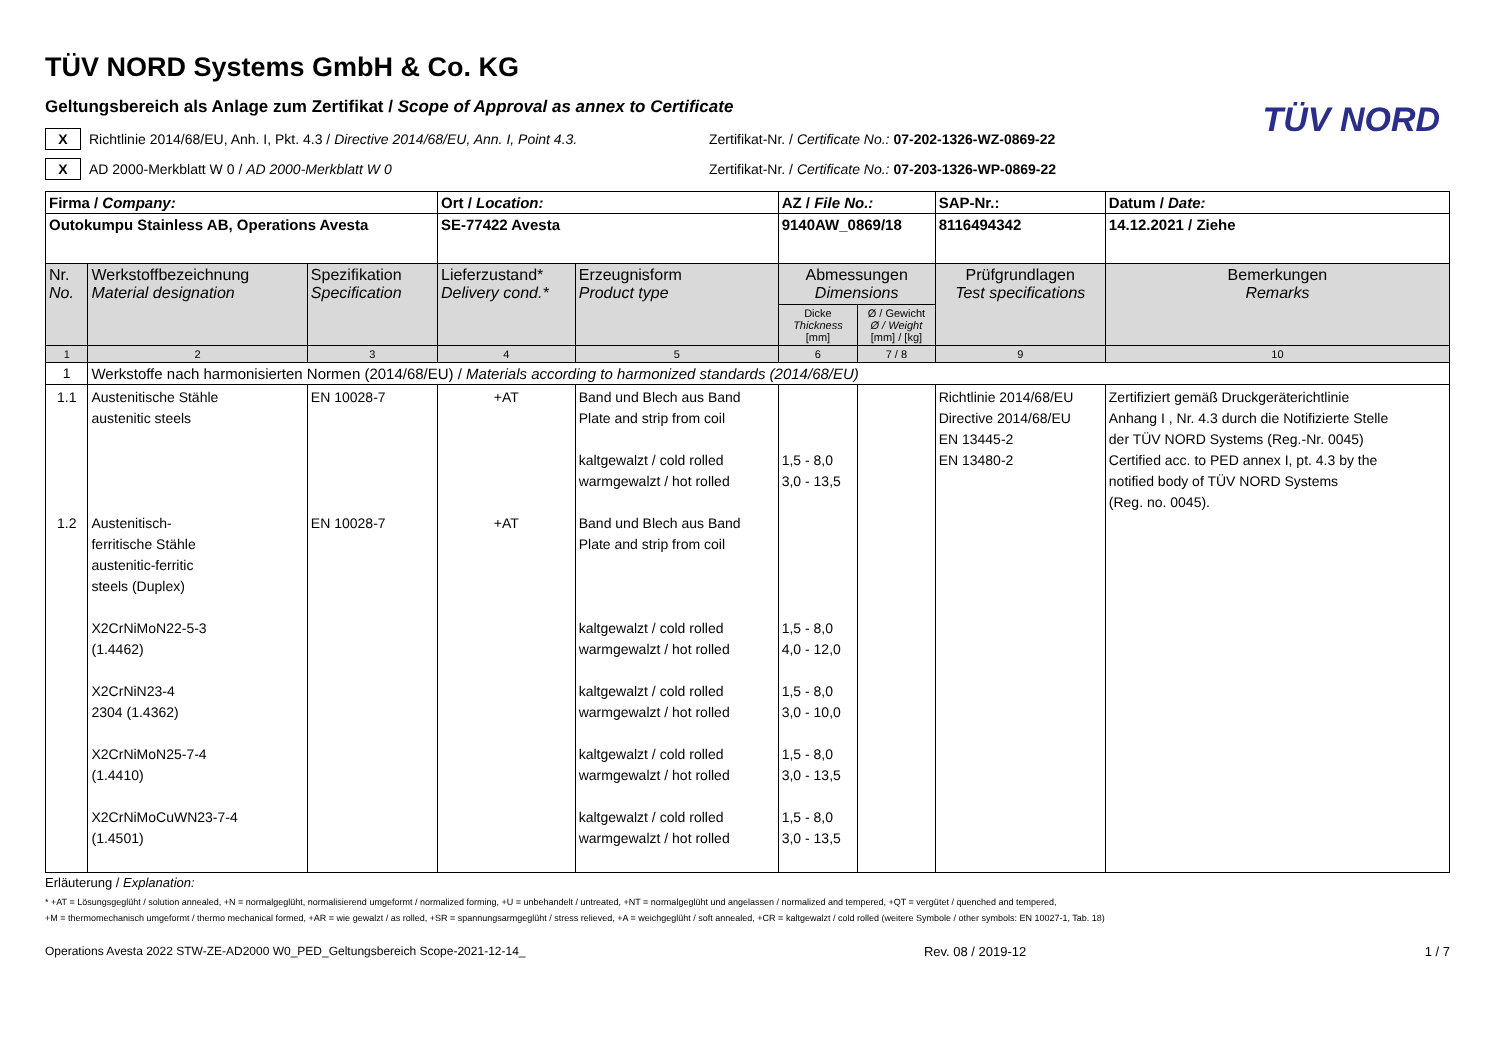TÜV NORD
TÜV NORD Systems GmbH & Co. KG
Geltungsbereich als Anlage zum Zertifikat / Scope of Approval as annex to Certificate
X
Richtlinie 2014/68/EU, Anh. I, Pkt. 4.3 / Directive 2014/68/EU, Ann. I, Point 4.3.
Zertifikat-Nr. / Certificate No.: 07-202-1326-WZ-0869-22
X
AD 2000-Merkblatt W 0 / AD 2000-Merkblatt W 0
Zertifikat-Nr. / Certificate No.: 07-203-1326-WP-0869-22
| Firma / Company: | | | Ort / Location: | | AZ / File No.: | | SAP-Nr.: | Datum / Date: |
| Outokumpu Stainless AB, Operations Avesta | | | SE-77422 Avesta | | 9140AW_0869/18 | | 8116494342 | 14.12.2021 / Ziehe |
| Nr. No. | Werkstoffbezeichnung Material designation | Spezifikation Specification | Lieferzustand* Delivery cond.* | Erzeugnisform Product type | Abmessungen Dimensions | | Prüfgrundlagen Test specifications | Bemerkungen Remarks |
| | | | | | Dicke Thickness [mm] | Ø / Gewicht Ø / Weight [mm] / [kg] | | |
| 1 | 2 | 3 | 4 | 5 | 6 | 7 / 8 | 9 | 10 |
| 1 | Werkstoffe nach harmonisierten Normen (2014/68/EU) / Materials according to harmonized standards (2014/68/EU) | | | | | | | |
| 1.1 1.2 | Austenitische Stähle austenitic steels Austenitisch- ferritische Stähle austenitic-ferritic steels (Duplex) X2CrNiMoN22-5-3 (1.4462) X2CrNiN23-4 2304 (1.4362) X2CrNiMoN25-7-4 (1.4410) X2CrNiMoCuWN23-7-4 (1.4501) | EN 10028-7 EN 10028-7 | +AT +AT | Band und Blech aus Band Plate and strip from coil kaltgewalzt / cold rolled warmgewalzt / hot rolled Band und Blech aus Band Plate and strip from coil kaltgewalzt / cold rolled warmgewalzt / hot rolled kaltgewalzt / cold rolled warmgewalzt / hot rolled kaltgewalzt / cold rolled warmgewalzt / hot rolled kaltgewalzt / cold rolled warmgewalzt / hot rolled | 1,5 - 8,0 3,0 - 13,5 1,5 - 8,0 4,0 - 12,0 1,5 - 8,0 3,0 - 10,0 1,5 - 8,0 3,0 - 13,5 1,5 - 8,0 3,0 - 13,5 | | Richtlinie 2014/68/EU Directive 2014/68/EU EN 13445-2 EN 13480-2 | Zertifiziert gemäß Druckgeräterichtlinie Anhang I , Nr. 4.3 durch die Notifizierte Stelle der TÜV NORD Systems (Reg.-Nr. 0045) Certified acc. to PED annex I, pt. 4.3 by the notified body of TÜV NORD Systems (Reg. no. 0045). |
Erläuterung / Explanation:
* +AT = Lösungsgeglüht / solution annealed, +N = normalgeglüht, normalisierend umgeformt / normalized forming, +U = unbehandelt / untreated, +NT = normalgeglüht und angelassen / normalized and tempered, +QT = vergütet / quenched and tempered,
+M = thermomechanisch umgeformt / thermo mechanical formed, +AR = wie gewalzt / as rolled, +SR = spannungsarmgeglüht / stress relieved, +A = weichgeglüht / soft annealed, +CR = kaltgewalzt / cold rolled (weitere Symbole / other symbols: EN 10027-1, Tab. 18)
Operations Avesta 2022 STW-ZE-AD2000 W0_PED_Geltungsbereich Scope-2021-12-14_ Rev. 08 / 2019-12 1 / 7